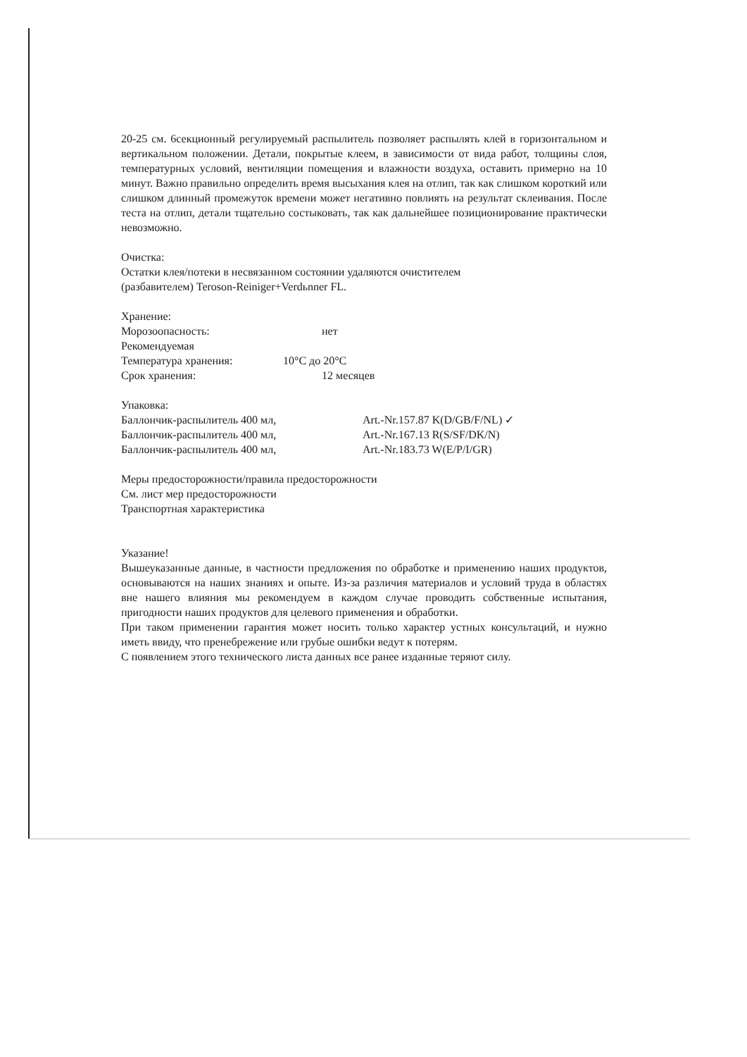20-25 см. 6секционный регулируемый распылитель позволяет распылять клей в горизонтальном и вертикальном положении. Детали, покрытые клеем, в зависимости от вида работ, толщины слоя, температурных условий, вентиляции помещения и влажности воздуха, оставить примерно на 10 минут. Важно правильно определить время высыхания клея на отлип, так как слишком короткий или слишком длинный промежуток времени может негативно повлиять на результат склеивания. После теста на отлип, детали тщательно состыковать, так как дальнейшее позиционирование практически невозможно.
Очистка:
Остатки клея/потеки в несвязанном состоянии удаляются очистителем
(разбавителем) Teroson-Reiniger+Verdьnner FL.
Хранение:
Морозоопасность: нет
Рекомендуемая
Температура хранения: 10°C до 20°C
Срок хранения: 12 месяцев
Упаковка:
Баллончик-распылитель 400 мл, Art.-Nr.157.87 K(D/GB/F/NL) ✓
Баллончик-распылитель 400 мл, Art.-Nr.167.13 R(S/SF/DK/N)
Баллончик-распылитель 400 мл, Art.-Nr.183.73 W(E/P/I/GR)
Меры предосторожности/правила предосторожности
См. лист мер предосторожности
Транспортная характеристика
Указание!
Вышеуказанные данные, в частности предложения по обработке и применению наших продуктов, основываются на наших знаниях и опыте. Из-за различия материалов и условий труда в областях вне нашего влияния мы рекомендуем в каждом случае проводить собственные испытания, пригодности наших продуктов для целевого применения и обработки.
При таком применении гарантия может носить только характер устных консультаций, и нужно иметь ввиду, что пренебрежение или грубые ошибки ведут к потерям.
С появлением этого технического листа данных все ранее изданные теряют силу.